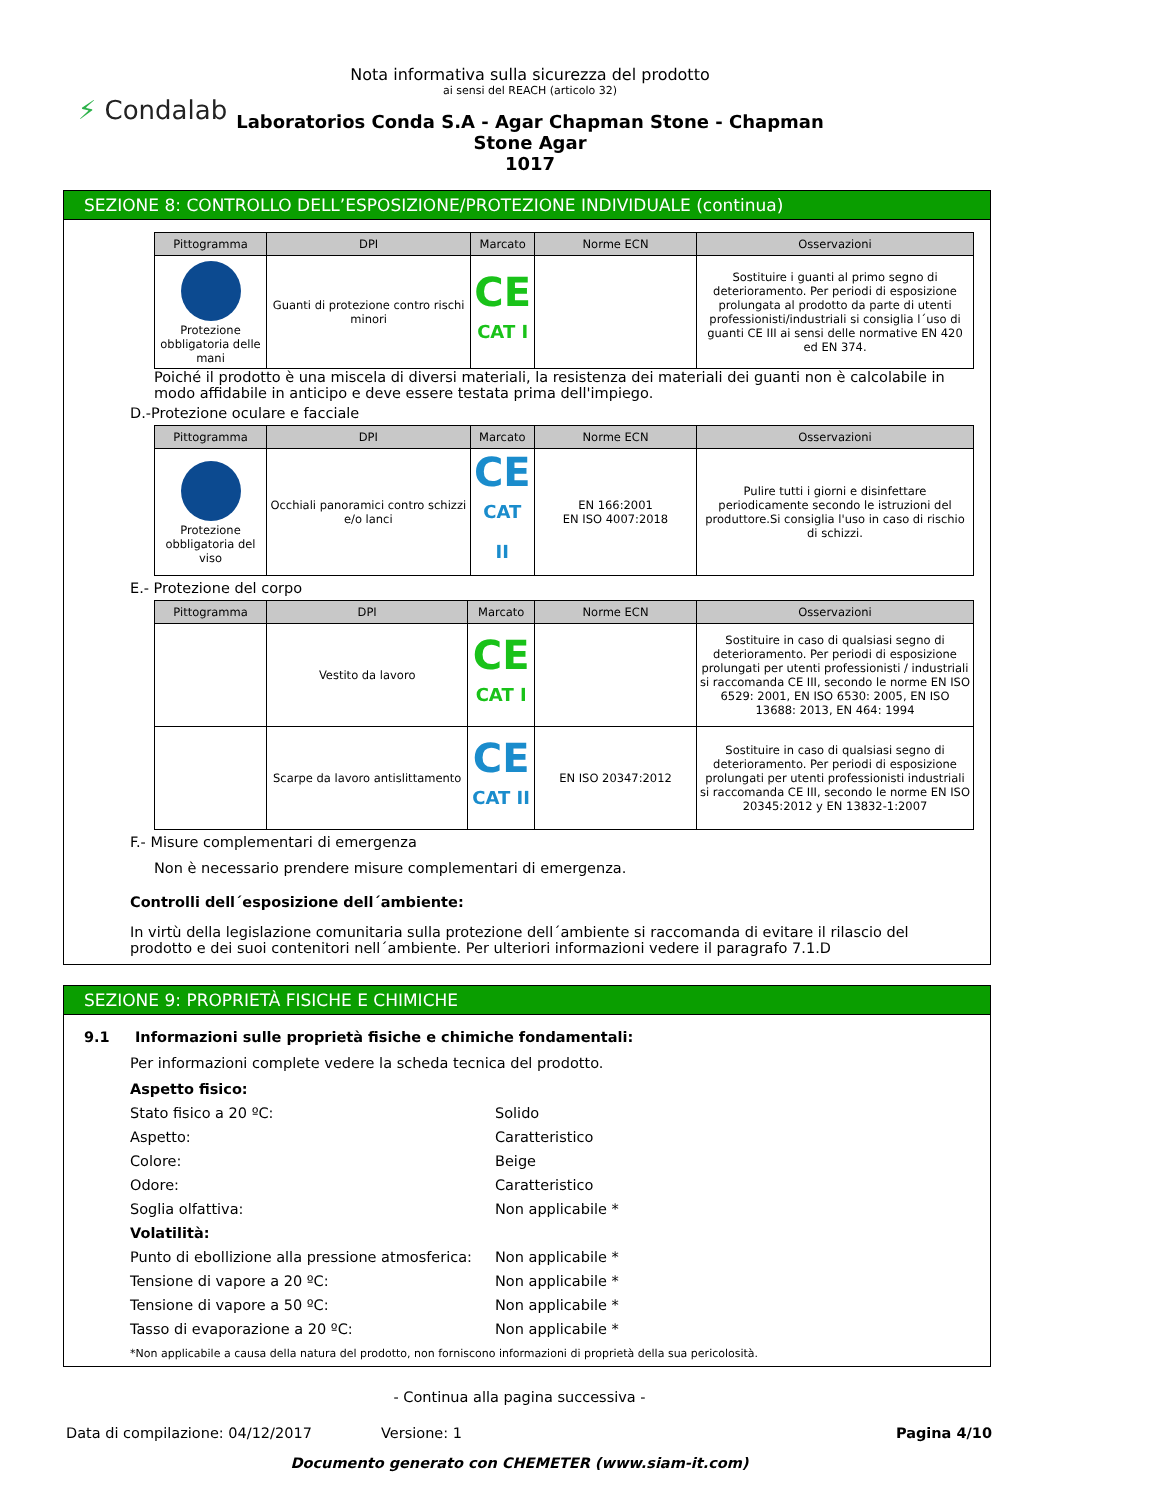⚡ Condalab
Nota informativa sulla sicurezza del prodotto
ai sensi del REACH (articolo 32)
Laboratorios Conda S.A - Agar Chapman Stone - Chapman
Stone Agar
1017
SEZIONE 8: CONTROLLO DELL’ESPOSIZIONE/PROTEZIONE INDIVIDUALE (continua)
| Pittogramma | DPI | Marcato | Norme ECN | Osservazioni |
| --- | --- | --- | --- | --- |
| Protezione obbligatoria delle mani | Guanti di protezione contro rischi minori | CE CAT I | | Sostituire i guanti al primo segno di deterioramento. Per periodi di esposizione prolungata al prodotto da parte di utenti professionisti/industriali si consiglia l´uso di guanti CE III ai sensi delle normative EN 420 ed EN 374. |
Poiché il prodotto è una miscela di diversi materiali, la resistenza dei materiali dei guanti non è calcolabile in modo affidabile in anticipo e deve essere testata prima dell'impiego.
D.-Protezione oculare e facciale
| Pittogramma | DPI | Marcato | Norme ECN | Osservazioni |
| --- | --- | --- | --- | --- |
| Protezione obbligatoria del viso | Occhiali panoramici contro schizzi e/o lanci | CE CAT II | EN 166:2001 EN ISO 4007:2018 | Pulire tutti i giorni e disinfettare periodicamente secondo le istruzioni del produttore.Si consiglia l'uso in caso di rischio di schizzi. |
E.- Protezione del corpo
| Pittogramma | DPI | Marcato | Norme ECN | Osservazioni |
| --- | --- | --- | --- | --- |
| | Vestito da lavoro | CE CAT I | | Sostituire in caso di qualsiasi segno di deterioramento. Per periodi di esposizione prolungati per utenti professionisti / industriali si raccomanda CE III, secondo le norme EN ISO 6529: 2001, EN ISO 6530: 2005, EN ISO 13688: 2013, EN 464: 1994 |
| | Scarpe da lavoro antislittamento | CE CAT II | EN ISO 20347:2012 | Sostituire in caso di qualsiasi segno di deterioramento. Per periodi di esposizione prolungati per utenti professionisti industriali si raccomanda CE III, secondo le norme EN ISO 20345:2012 y EN 13832-1:2007 |
F.- Misure complementari di emergenza
Non è necessario prendere misure complementari di emergenza.
Controlli dell´esposizione dell´ambiente:
In virtù della legislazione comunitaria sulla protezione dell´ambiente si raccomanda di evitare il rilascio del prodotto e dei suoi contenitori nell´ambiente. Per ulteriori informazioni vedere il paragrafo 7.1.D
SEZIONE 9: PROPRIETÀ FISICHE E CHIMICHE
9.1 Informazioni sulle proprietà fisiche e chimiche fondamentali:
Per informazioni complete vedere la scheda tecnica del prodotto.
Aspetto fisico:
Stato fisico a 20 ºC: Solido
Aspetto: Caratteristico
Colore: Beige
Odore: Caratteristico
Soglia olfattiva: Non applicabile *
Volatilità:
Punto di ebollizione alla pressione atmosferica: Non applicabile *
Tensione di vapore a 20 ºC: Non applicabile *
Tensione di vapore a 50 ºC: Non applicabile *
Tasso di evaporazione a 20 ºC: Non applicabile *
*Non applicabile a causa della natura del prodotto, non forniscono informazioni di proprietà della sua pericolosità.
- Continua alla pagina successiva -
Data di compilazione: 04/12/2017 Versione: 1 Pagina 4/10
Documento generato con CHEMETER (www.siam-it.com)